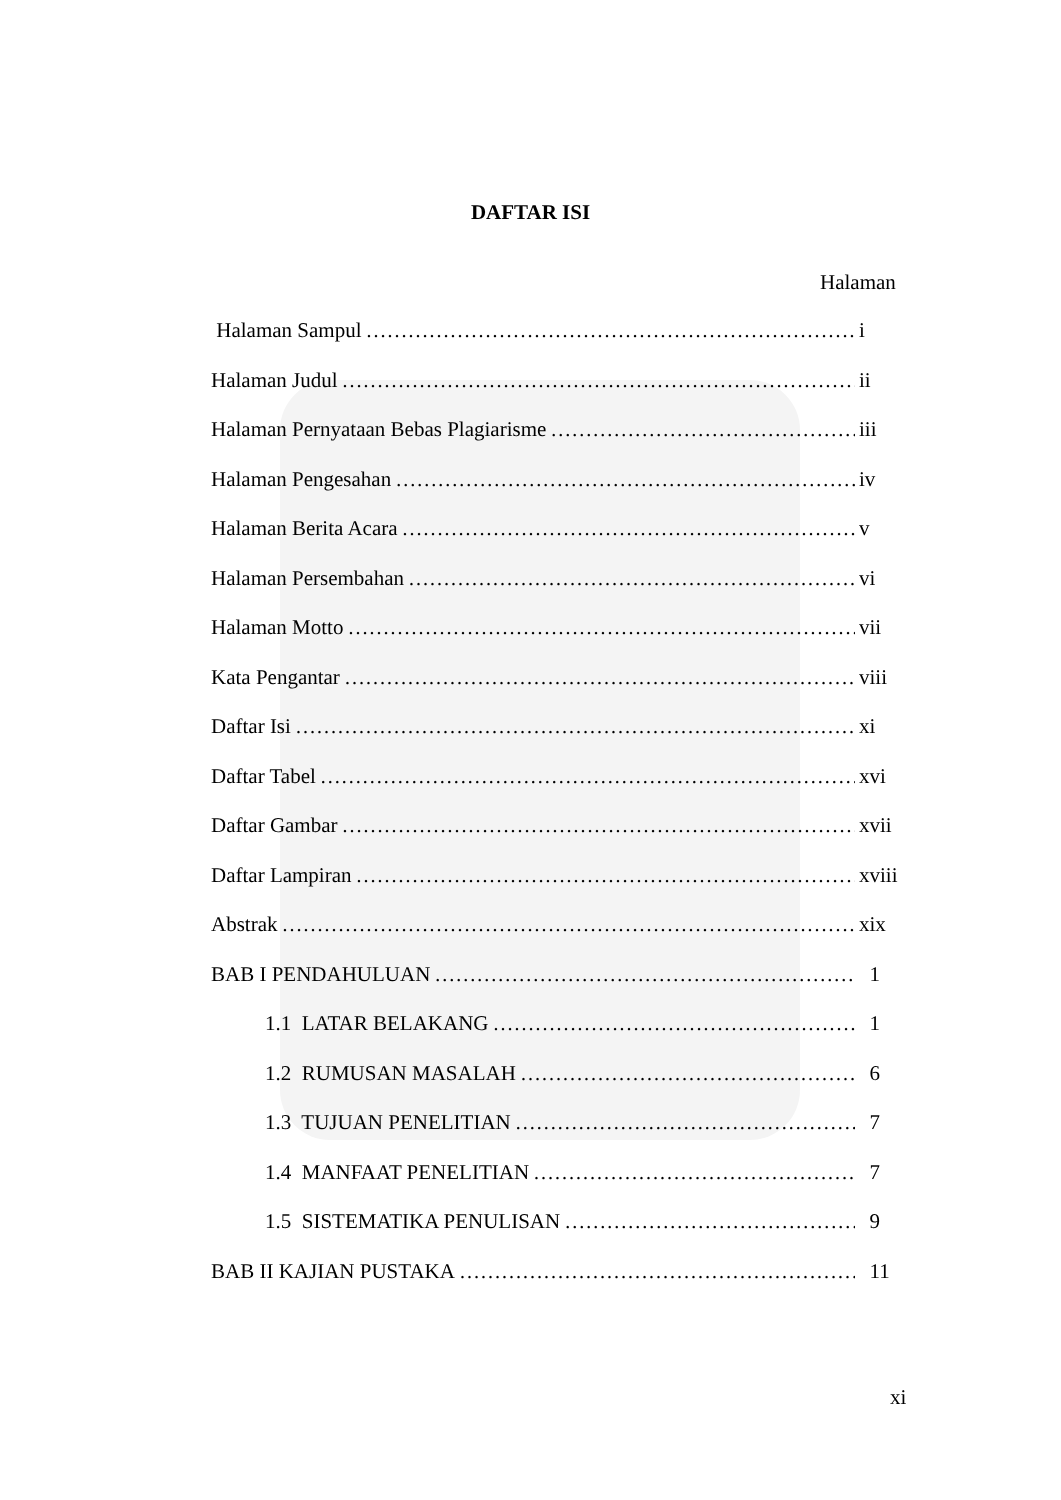DAFTAR ISI
Halaman
Halaman Sampul i
Halaman Judul ii
Halaman Pernyataan Bebas Plagiarisme iii
Halaman Pengesahan iv
Halaman Berita Acara v
Halaman Persembahan vi
Halaman Motto vii
Kata Pengantar viii
Daftar Isi xi
Daftar Tabel xvi
Daftar Gambar xvii
Daftar Lampiran xviii
Abstrak xix
BAB I PENDAHULUAN 1
1.1 LATAR BELAKANG 1
1.2 RUMUSAN MASALAH 6
1.3 TUJUAN PENELITIAN 7
1.4 MANFAAT PENELITIAN 7
1.5 SISTEMATIKA PENULISAN 9
BAB II KAJIAN PUSTAKA 11
xi